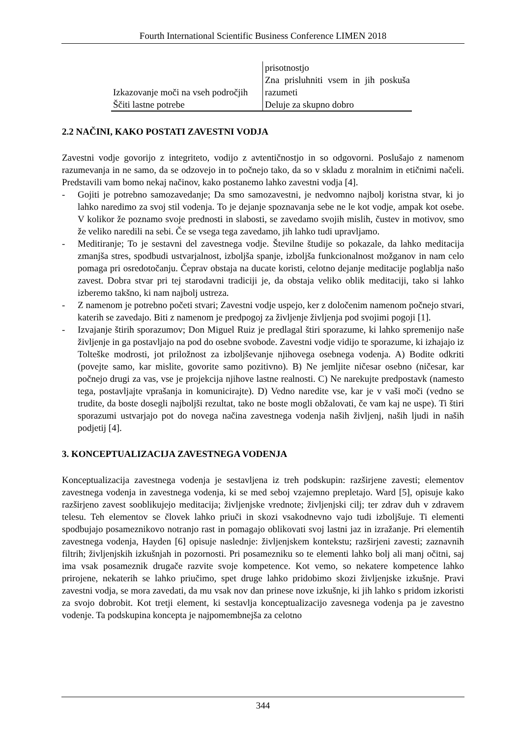Fourth International Scientific Business Conference LIMEN 2018
| | prisotnostjo |
| Izkazovanje moči na vseh področjih | Zna prisluhniti vsem in jih poskuša razumeti |
| Ščiti lastne potrebe | Deluje za skupno dobro |
2.2 NAČINI, KAKO POSTATI ZAVESTNI VODJA
Zavestni vodje govorijo z integriteto, vodijo z avtentičnostjo in so odgovorni. Poslušajo z namenom razumevanja in ne samo, da se odzovejo in to počnejo tako, da so v skladu z moralnim in etičnimi načeli. Predstavili vam bomo nekaj načinov, kako postanemo lahko zavestni vodja [4].
- Gojiti je potrebno samozavedanje; Da smo samozavestni, je nedvomno najbolj koristna stvar, ki jo lahko naredimo za svoj stil vodenja. To je dejanje spoznavanja sebe ne le kot vodje, ampak kot osebe. V kolikor že poznamo svoje prednosti in slabosti, se zavedamo svojih mislih, čustev in motivov, smo že veliko naredili na sebi. Če se vsega tega zavedamo, jih lahko tudi upravljamo.
- Meditiranje; To je sestavni del zavestnega vodje. Številne študije so pokazale, da lahko meditacija zmanjša stres, spodbudi ustvarjalnost, izboljša spanje, izboljša funkcionalnost možganov in nam celo pomaga pri osredotočanju. Čeprav obstaja na ducate koristi, celotno dejanje meditacije poglablja našo zavest. Dobra stvar pri tej starodavni tradiciji je, da obstaja veliko oblik meditaciji, tako si lahko izberemo takšno, ki nam najbolj ustreza.
- Z namenom je potrebno početi stvari; Zavestni vodje uspejo, ker z določenim namenom počnejo stvari, katerih se zavedajo. Biti z namenom je predpogoj za življenje življenja pod svojimi pogoji [1].
- Izvajanje štirih sporazumov; Don Miguel Ruiz je predlagal štiri sporazume, ki lahko spremenijo naše življenje in ga postavljajo na pod do osebne svobode. Zavestni vodje vidijo te sporazume, ki izhajajo iz Tolteške modrosti, jot priložnost za izboljševanje njihovega osebnega vodenja. A) Bodite odkriti (povejte samo, kar mislite, govorite samo pozitivno). B) Ne jemljite ničesar osebno (ničesar, kar počnejo drugi za vas, vse je projekcija njihove lastne realnosti. C) Ne narekujte predpostavk (namesto tega, postavljajte vprašanja in komunicirajte). D) Vedno naredite vse, kar je v vaši moči (vedno se trudite, da boste dosegli najboljši rezultat, tako ne boste mogli obžalovati, če vam kaj ne uspe). Ti štiri sporazumi ustvarjajo pot do novega načina zavestnega vodenja naših življenj, naših ljudi in naših podjetij [4].
3. KONCEPTUALIZACIJA ZAVESTNEGA VODENJA
Konceptualizacija zavestnega vodenja je sestavljena iz treh podskupin: razširjene zavesti; elementov zavestnega vodenja in zavestnega vodenja, ki se med seboj vzajemno prepletajo. Ward [5], opisuje kako razširjeno zavest sooblikujejo meditacija; življenjske vrednote; življenjski cilj; ter zdrav duh v zdravem telesu. Teh elementov se človek lahko priuči in skozi vsakodnevno vajo tudi izboljšuje. Ti elementi spodbujajo posameznikovo notranjo rast in pomagajo oblikovati svoj lastni jaz in izražanje. Pri elementih zavestnega vodenja, Hayden [6] opisuje naslednje: življenjskem kontekstu; razširjeni zavesti; zaznavnih filtrih; življenjskih izkušnjah in pozornosti. Pri posamezniku so te elementi lahko bolj ali manj očitni, saj ima vsak posameznik drugače razvite svoje kompetence. Kot vemo, so nekatere kompetence lahko prirojene, nekaterih se lahko priučimo, spet druge lahko pridobimo skozi življenjske izkušnje. Pravi zavestni vodja, se mora zavedati, da mu vsak nov dan prinese nove izkušnje, ki jih lahko s pridom izkoristi za svojo dobrobit. Kot tretji element, ki sestavlja konceptualizacijo zavesnega vodenja pa je zavestno vodenje. Ta podskupina koncepta je najpomembnejša za celotno
344